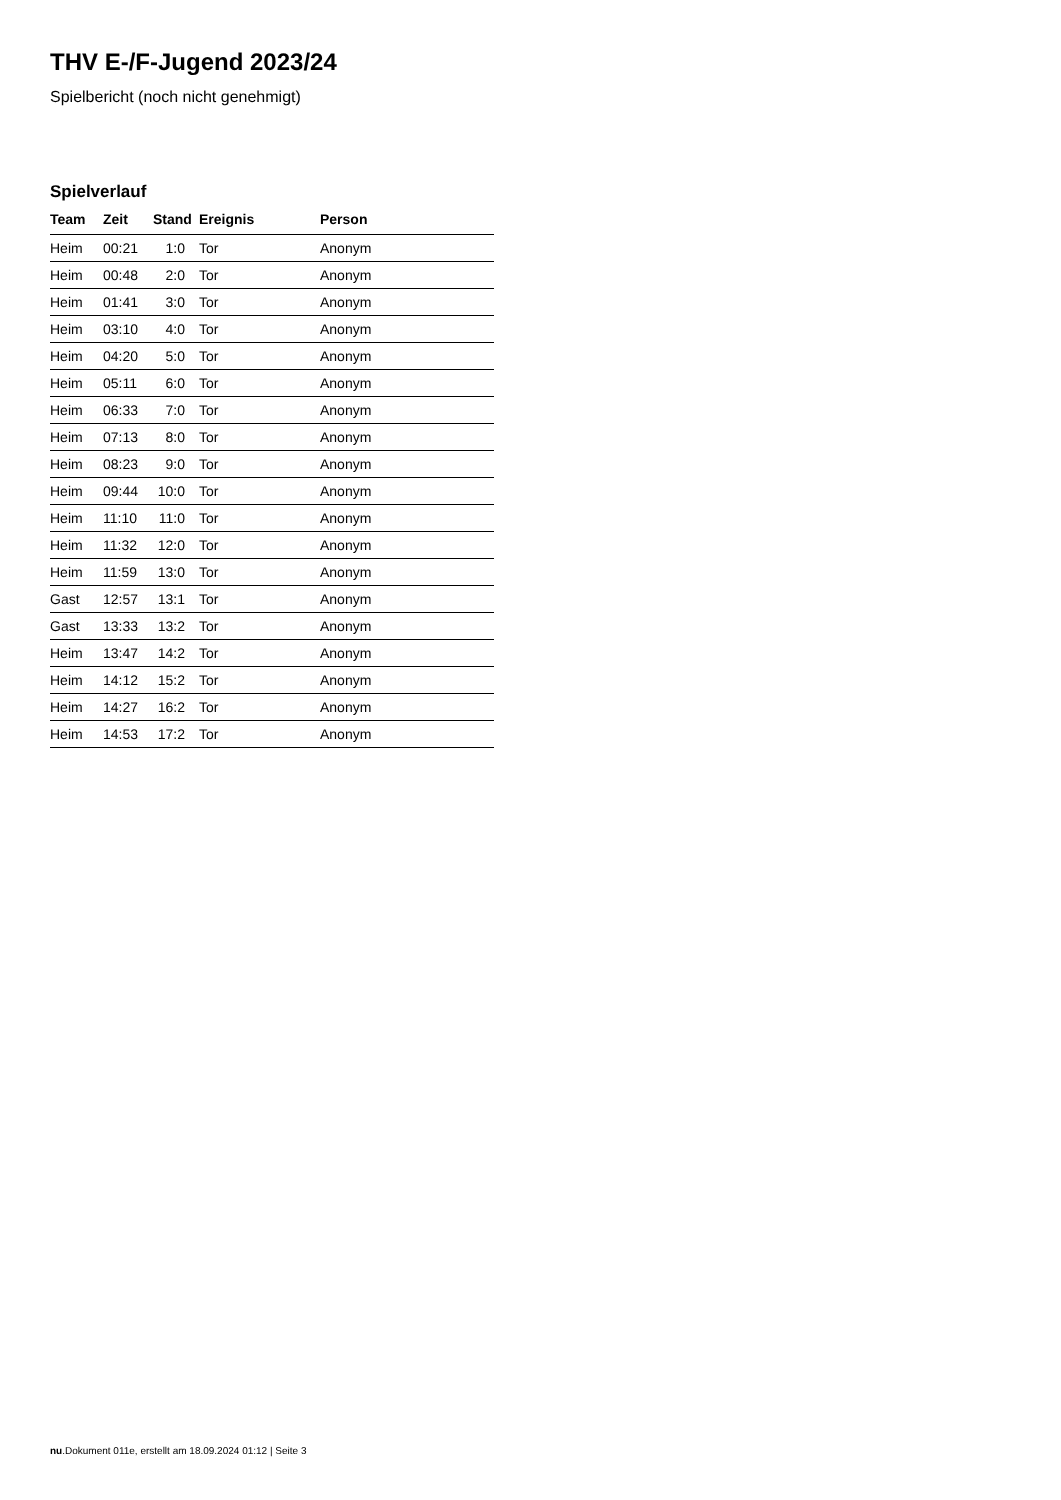THV E-/F-Jugend 2023/24
Spielbericht (noch nicht genehmigt)
Spielverlauf
| Team | Zeit | Stand | Ereignis | Person |
| --- | --- | --- | --- | --- |
| Heim | 00:21 | 1:0 | Tor | Anonym |
| Heim | 00:48 | 2:0 | Tor | Anonym |
| Heim | 01:41 | 3:0 | Tor | Anonym |
| Heim | 03:10 | 4:0 | Tor | Anonym |
| Heim | 04:20 | 5:0 | Tor | Anonym |
| Heim | 05:11 | 6:0 | Tor | Anonym |
| Heim | 06:33 | 7:0 | Tor | Anonym |
| Heim | 07:13 | 8:0 | Tor | Anonym |
| Heim | 08:23 | 9:0 | Tor | Anonym |
| Heim | 09:44 | 10:0 | Tor | Anonym |
| Heim | 11:10 | 11:0 | Tor | Anonym |
| Heim | 11:32 | 12:0 | Tor | Anonym |
| Heim | 11:59 | 13:0 | Tor | Anonym |
| Gast | 12:57 | 13:1 | Tor | Anonym |
| Gast | 13:33 | 13:2 | Tor | Anonym |
| Heim | 13:47 | 14:2 | Tor | Anonym |
| Heim | 14:12 | 15:2 | Tor | Anonym |
| Heim | 14:27 | 16:2 | Tor | Anonym |
| Heim | 14:53 | 17:2 | Tor | Anonym |
nu.Dokument 011e, erstellt am 18.09.2024 01:12 | Seite 3